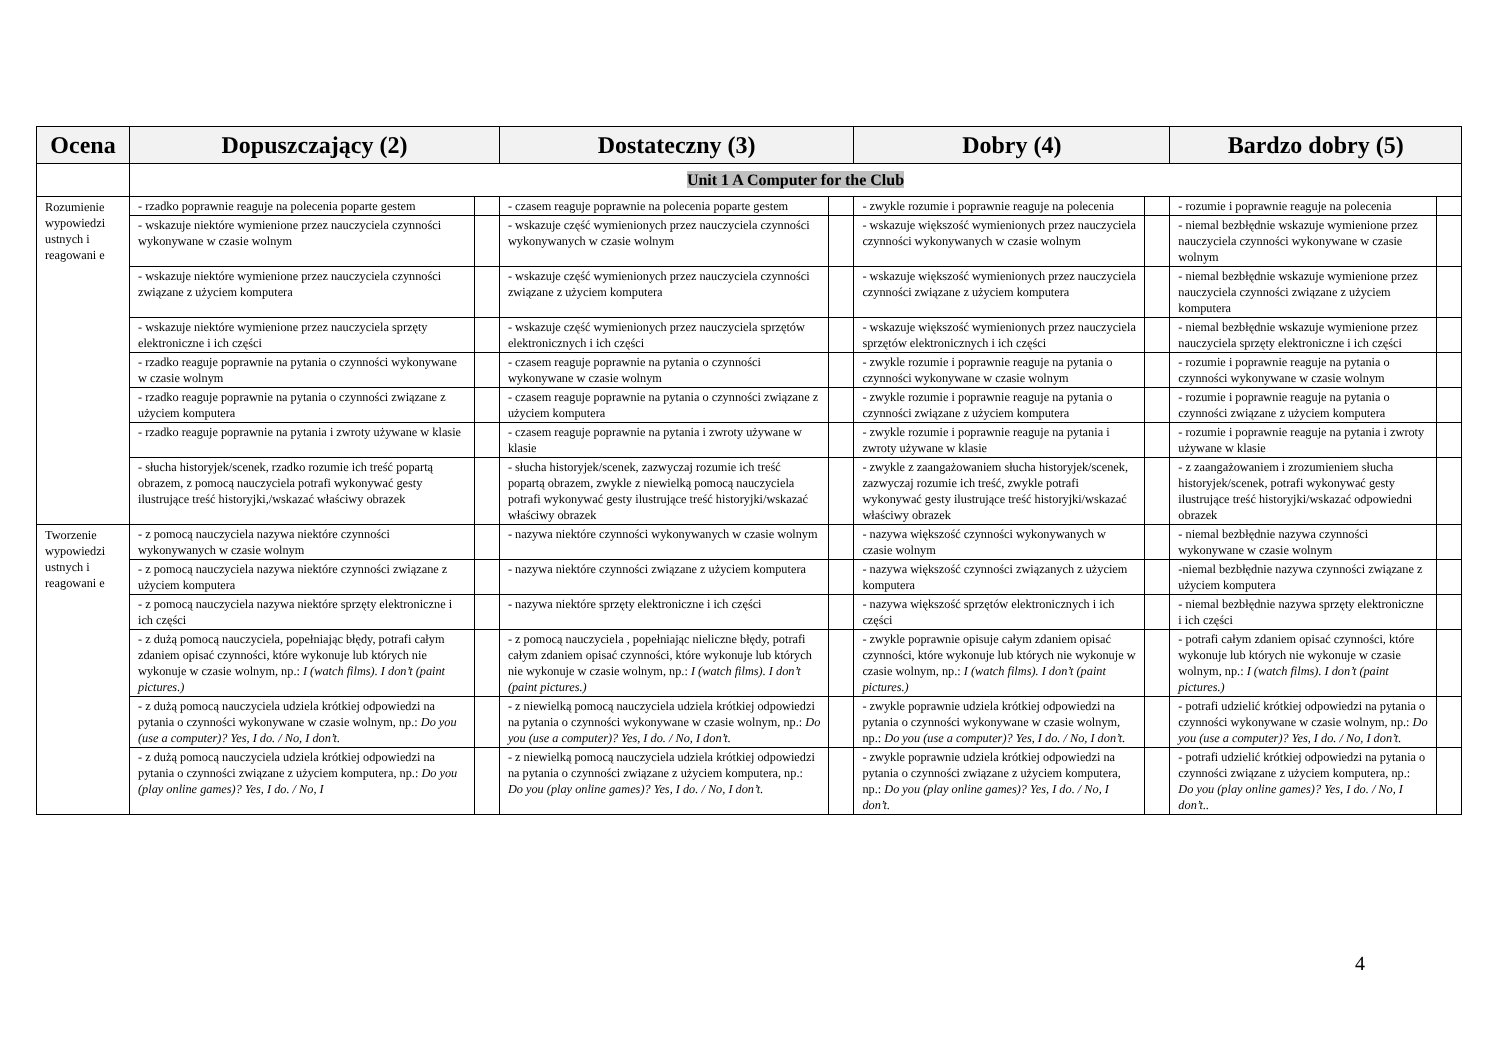| Ocena | Dopuszczający (2) | | Dostateczny (3) | | Dobry (4) | | Bardzo dobry (5) | |
| --- | --- | --- | --- | --- | --- | --- | --- | --- |
| | Unit 1 A Computer for the Club | | | | | | | |
| Rozumienie wypowiedzi ustnych i reagowani e | - rzadko poprawnie reaguje na polecenia poparte gestem | | - czasem reaguje poprawnie na polecenia poparte gestem | | - zwykle rozumie i poprawnie reaguje na polecenia | | - rozumie i poprawnie reaguje na polecenia | |
| | - wskazuje niektóre wymienione przez nauczyciela czynności wykonywane w czasie wolnym | | - wskazuje część wymienionych przez nauczyciela czynności wykonywanych w czasie wolnym | | - wskazuje większość wymienionych przez nauczyciela czynności wykonywanych w czasie wolnym | | - niemal bezbłędnie wskazuje wymienione przez nauczyciela czynności wykonywane w czasie wolnym | |
| | - wskazuje niektóre wymienione przez nauczyciela czynności związane z użyciem komputera | | - wskazuje część wymienionych przez nauczyciela czynności związane z użyciem komputera | | - wskazuje większość wymienionych przez nauczyciela czynności związane z użyciem komputera | | - niemal bezbłędnie wskazuje wymienione przez nauczyciela czynności związane z użyciem komputera | |
| | - wskazuje niektóre wymienione przez nauczyciela sprzęty elektroniczne i ich części | | - wskazuje część wymienionych przez nauczyciela sprzętów elektronicznych i ich części | | - wskazuje większość wymienionych przez nauczyciela sprzętów elektronicznych i ich części | | - niemal bezbłędnie wskazuje wymienione przez nauczyciela sprzęty elektroniczne i ich części | |
| | - rzadko reaguje poprawnie na pytania o czynności wykonywane w czasie wolnym | | - czasem reaguje poprawnie na pytania o czynności wykonywane w czasie wolnym | | - zwykle rozumie i poprawnie reaguje na pytania o czynności wykonywane w czasie wolnym | | - rozumie i poprawnie reaguje na pytania o czynności wykonywane w czasie wolnym | |
| | - rzadko reaguje poprawnie na pytania o czynności związane z użyciem komputera | | - czasem reaguje poprawnie na pytania o czynności związane z użyciem komputera | | - zwykle rozumie i poprawnie reaguje na pytania o czynności związane z użyciem komputera | | - rozumie i poprawnie reaguje na pytania o czynności związane z użyciem komputera | |
| | - rzadko reaguje poprawnie na pytania i zwroty używane w klasie | | - czasem reaguje poprawnie na pytania i zwroty używane w klasie | | - zwykle rozumie i poprawnie reaguje na pytania i zwroty używane w klasie | | - rozumie i poprawnie reaguje na pytania i zwroty używane w klasie | |
| | - słucha historyjek/scenek, rzadko rozumie ich treść popartą obrazem, z pomocą nauczyciela potrafi wykonywać gesty ilustrujące treść historyjki,/wskazać właściwy obrazek | | - słucha historyjek/scenek, zazwyczaj rozumie ich treść popartą obrazem, zwykle z niewielką pomocą nauczyciela potrafi wykonywać gesty ilustrujące treść historyjki/wskazać właściwy obrazek | | - zwykle z zaangażowaniem słucha historyjek/scenek, zazwyczaj rozumie ich treść, zwykle potrafi wykonywać gesty ilustrujące treść historyjki/wskazać właściwy obrazek | | - z zaangażowaniem i zrozumieniem słucha historyjek/scenek, potrafi wykonywać gesty ilustrujące treść historyjki/wskazać odpowiedni obrazek | |
| Tworzenie wypowiedzi ustnych i reagowani e | - z pomocą nauczyciela nazywa niektóre czynności wykonywanych w czasie wolnym | | - nazywa niektóre czynności wykonywanych w czasie wolnym | | - nazywa większość czynności wykonywanych w czasie wolnym | | - niemal bezbłędnie nazywa czynności wykonywane w czasie wolnym | |
| | - z pomocą nauczyciela nazywa niektóre czynności związane z użyciem komputera | | - nazywa niektóre czynności związane z użyciem komputera | | - nazywa większość czynności związanych z użyciem komputera | | -niemal bezbłędnie nazywa czynności związane z użyciem komputera | |
| | - z pomocą nauczyciela nazywa niektóre sprzęty elektroniczne i ich części | | - nazywa niektóre sprzęty elektroniczne i ich części | | - nazywa większość sprzętów elektronicznych i ich części | | - niemal bezbłędnie nazywa sprzęty elektroniczne i ich części | |
| | - z dużą pomocą nauczyciela, popełniając błędy, potrafi całym zdaniem opisać czynności, które wykonuje lub których nie wykonuje w czasie wolnym, np.: I (watch films). I don’t (paint pictures.) | | - z pomocą nauczyciela , popełniając nieliczne błędy, potrafi całym zdaniem opisać czynności, które wykonuje lub których nie wykonuje w czasie wolnym, np.: I (watch films). I don’t (paint pictures.) | | - zwykle poprawnie opisuje całym zdaniem opisać czynności, które wykonuje lub których nie wykonuje w czasie wolnym, np.: I (watch films). I don’t (paint pictures.) | | - potrafi całym zdaniem opisać czynności, które wykonuje lub których nie wykonuje w czasie wolnym, np.: I (watch films). I don’t (paint pictures.) | |
| | - z dużą pomocą nauczyciela udziela krótkiej odpowiedzi na pytania o czynności wykonywane w czasie wolnym, np.: Do you (use a computer)? Yes, I do. / No, I don’t. | | - z niewielką pomocą nauczyciela udziela krótkiej odpowiedzi na pytania o czynności wykonywane w czasie wolnym, np.: Do you (use a computer)? Yes, I do. / No, I don’t. | | - zwykle poprawnie udziela krótkiej odpowiedzi na pytania o czynności wykonywane w czasie wolnym, np.: Do you (use a computer)? Yes, I do. / No, I don’t. | | - potrafi udzielić krótkiej odpowiedzi na pytania o czynności wykonywane w czasie wolnym, np.: Do you (use a computer)? Yes, I do. / No, I don’t. | |
| | - z dużą pomocą nauczyciela udziela krótkiej odpowiedzi na pytania o czynności związane z użyciem komputera, np.: Do you (play online games)? Yes, I do. / No, I | | - z niewielką pomocą nauczyciela udziela krótkiej odpowiedzi na pytania o czynności związane z użyciem komputera, np.: Do you (play online games)? Yes, I do. / No, I don’t. | | - zwykle poprawnie udziela krótkiej odpowiedzi na pytania o czynności związane z użyciem komputera, np.: Do you (play online games)? Yes, I do. / No, I don’t. | | - potrafi udzielić krótkiej odpowiedzi na pytania o czynności związane z użyciem komputera, np.: Do you (play online games)? Yes, I do. / No, I don’t.. | |
4